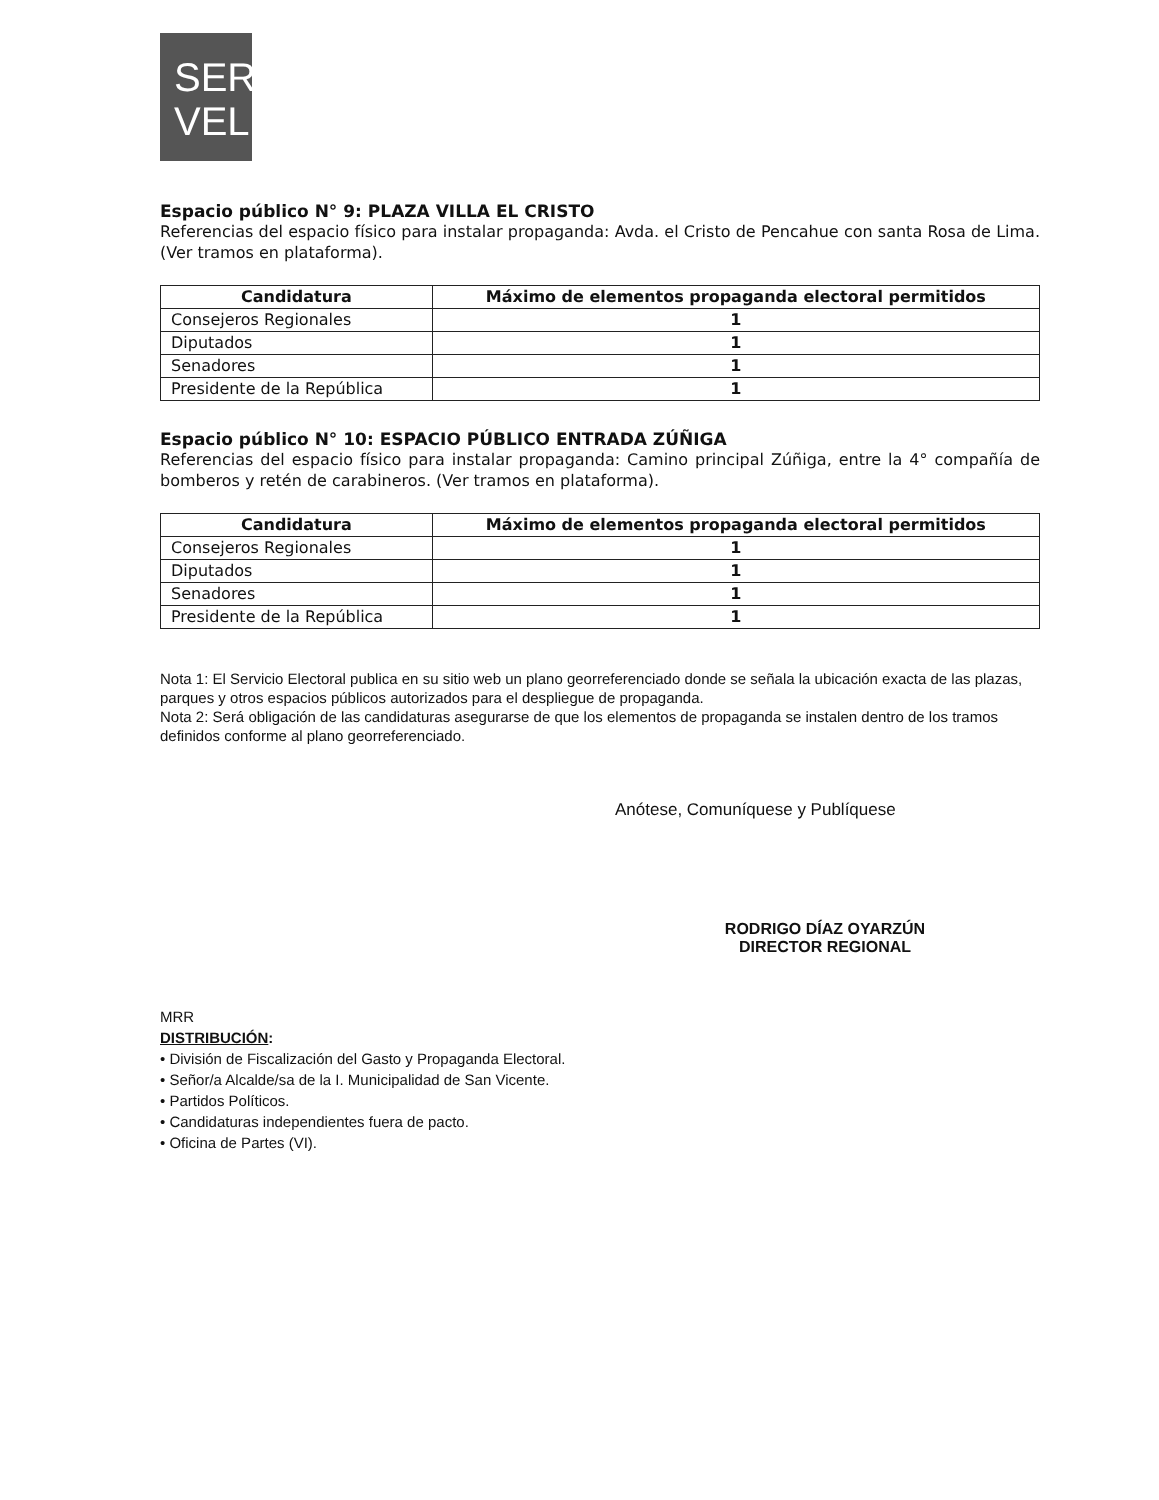SER
VEL
Espacio público N° 9: PLAZA VILLA EL CRISTO
Referencias del espacio físico para instalar propaganda: Avda. el Cristo de Pencahue con santa Rosa de Lima. (Ver tramos en plataforma).
| Candidatura | Máximo de elementos propaganda electoral permitidos |
| --- | --- |
| Consejeros Regionales | 1 |
| Diputados | 1 |
| Senadores | 1 |
| Presidente de la República | 1 |
Espacio público N° 10: ESPACIO PÚBLICO ENTRADA ZÚÑIGA
Referencias del espacio físico para instalar propaganda: Camino principal Zúñiga, entre la 4° compañía de bomberos y retén de carabineros. (Ver tramos en plataforma).
| Candidatura | Máximo de elementos propaganda electoral permitidos |
| --- | --- |
| Consejeros Regionales | 1 |
| Diputados | 1 |
| Senadores | 1 |
| Presidente de la República | 1 |
Nota 1: El Servicio Electoral publica en su sitio web un plano georreferenciado donde se señala la ubicación exacta de las plazas, parques y otros espacios públicos autorizados para el despliegue de propaganda.
Nota 2: Será obligación de las candidaturas asegurarse de que los elementos de propaganda se instalen dentro de los tramos definidos conforme al plano georreferenciado.
Anótese, Comuníquese y Publíquese
RODRIGO DÍAZ OYARZÚN
DIRECTOR REGIONAL
MRR
DISTRIBUCIÓN:
• División de Fiscalización del Gasto y Propaganda Electoral.
• Señor/a Alcalde/sa de la I. Municipalidad de San Vicente.
• Partidos Políticos.
• Candidaturas independientes fuera de pacto.
• Oficina de Partes (VI).